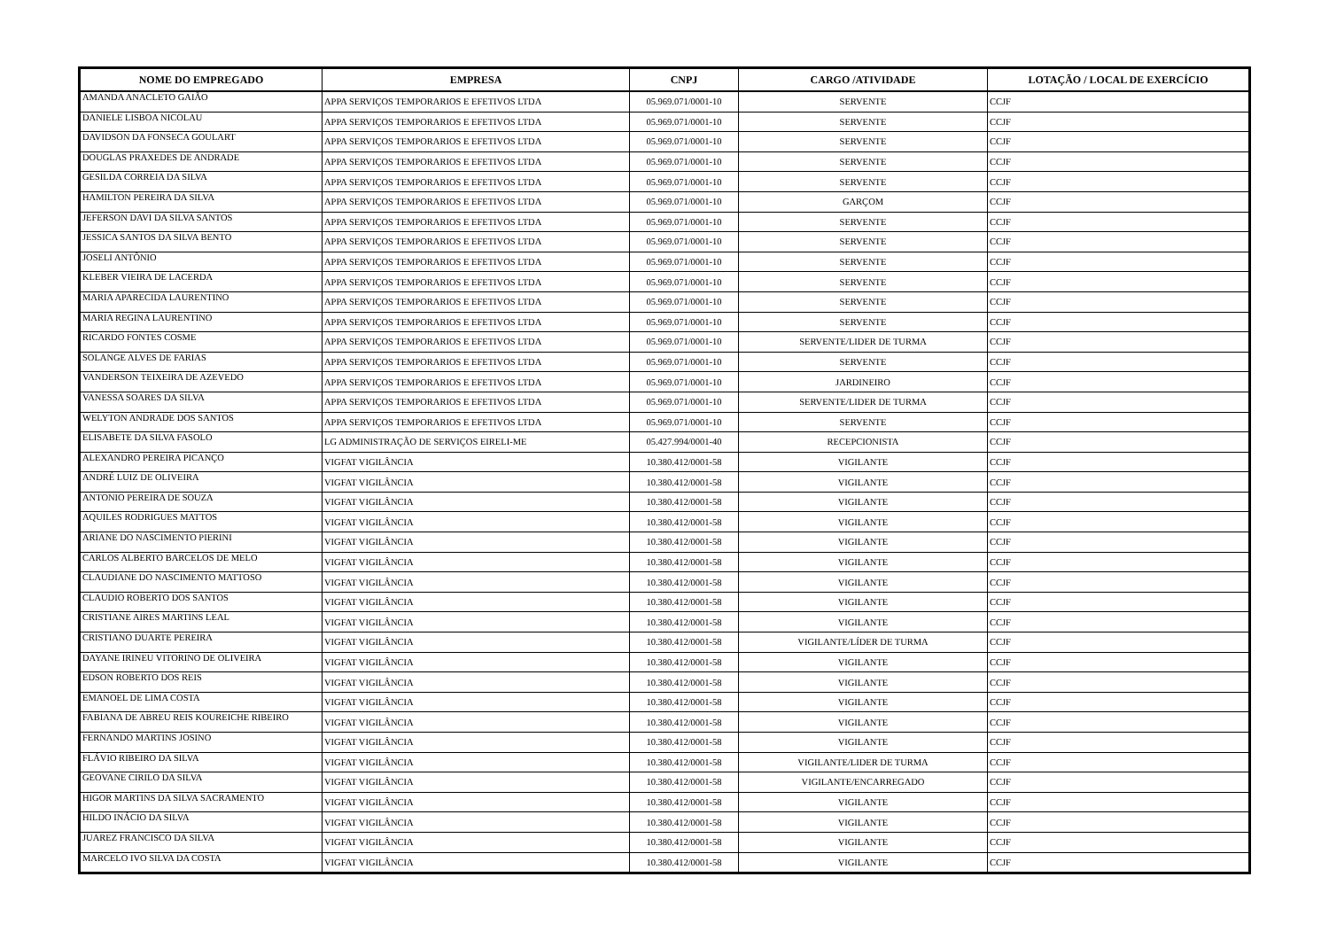| NOME DO EMPREGADO | EMPRESA | CNPJ | CARGO /ATIVIDADE | LOTAÇÃO / LOCAL DE EXERCÍCIO |
| --- | --- | --- | --- | --- |
| AMANDA ANACLETO GAIÃO | APPA SERVIÇOS TEMPORARIOS E EFETIVOS LTDA | 05.969.071/0001-10 | SERVENTE | CCJF |
| DANIELE LISBOA NICOLAU | APPA SERVIÇOS TEMPORARIOS E EFETIVOS LTDA | 05.969.071/0001-10 | SERVENTE | CCJF |
| DAVIDSON DA FONSECA GOULART | APPA SERVIÇOS TEMPORARIOS E EFETIVOS LTDA | 05.969.071/0001-10 | SERVENTE | CCJF |
| DOUGLAS PRAXEDES DE ANDRADE | APPA SERVIÇOS TEMPORARIOS E EFETIVOS LTDA | 05.969.071/0001-10 | SERVENTE | CCJF |
| GESILDA CORREIA DA SILVA | APPA SERVIÇOS TEMPORARIOS E EFETIVOS LTDA | 05.969.071/0001-10 | SERVENTE | CCJF |
| HAMILTON PEREIRA DA SILVA | APPA SERVIÇOS TEMPORARIOS E EFETIVOS LTDA | 05.969.071/0001-10 | GARÇOM | CCJF |
| JEFERSON DAVI DA SILVA SANTOS | APPA SERVIÇOS TEMPORARIOS E EFETIVOS LTDA | 05.969.071/0001-10 | SERVENTE | CCJF |
| JESSICA SANTOS DA SILVA BENTO | APPA SERVIÇOS TEMPORARIOS E EFETIVOS LTDA | 05.969.071/0001-10 | SERVENTE | CCJF |
| JOSELI ANTÔNIO | APPA SERVIÇOS TEMPORARIOS E EFETIVOS LTDA | 05.969.071/0001-10 | SERVENTE | CCJF |
| KLEBER VIEIRA DE LACERDA | APPA SERVIÇOS TEMPORARIOS E EFETIVOS LTDA | 05.969.071/0001-10 | SERVENTE | CCJF |
| MARIA APARECIDA LAURENTINO | APPA SERVIÇOS TEMPORARIOS E EFETIVOS LTDA | 05.969.071/0001-10 | SERVENTE | CCJF |
| MARIA REGINA LAURENTINO | APPA SERVIÇOS TEMPORARIOS E EFETIVOS LTDA | 05.969.071/0001-10 | SERVENTE | CCJF |
| RICARDO FONTES COSME | APPA SERVIÇOS TEMPORARIOS E EFETIVOS LTDA | 05.969.071/0001-10 | SERVENTE/LIDER DE TURMA | CCJF |
| SOLANGE ALVES DE FARIAS | APPA SERVIÇOS TEMPORARIOS E EFETIVOS LTDA | 05.969.071/0001-10 | SERVENTE | CCJF |
| VANDERSON TEIXEIRA DE AZEVEDO | APPA SERVIÇOS TEMPORARIOS E EFETIVOS LTDA | 05.969.071/0001-10 | JARDINEIRO | CCJF |
| VANESSA SOARES DA SILVA | APPA SERVIÇOS TEMPORARIOS E EFETIVOS LTDA | 05.969.071/0001-10 | SERVENTE/LIDER DE TURMA | CCJF |
| WELYTON ANDRADE DOS SANTOS | APPA SERVIÇOS TEMPORARIOS E EFETIVOS LTDA | 05.969.071/0001-10 | SERVENTE | CCJF |
| ELISABETE DA SILVA FASOLO | LG ADMINISTRAÇÃO DE SERVIÇOS EIRELI-ME | 05.427.994/0001-40 | RECEPCIONISTA | CCJF |
| ALEXANDRO PEREIRA PICANÇO | VIGFAT VIGILÂNCIA | 10.380.412/0001-58 | VIGILANTE | CCJF |
| ANDRÉ LUIZ DE OLIVEIRA | VIGFAT VIGILÂNCIA | 10.380.412/0001-58 | VIGILANTE | CCJF |
| ANTONIO PEREIRA DE SOUZA | VIGFAT VIGILÂNCIA | 10.380.412/0001-58 | VIGILANTE | CCJF |
| AQUILES RODRIGUES MATTOS | VIGFAT VIGILÂNCIA | 10.380.412/0001-58 | VIGILANTE | CCJF |
| ARIANE DO NASCIMENTO PIERINI | VIGFAT VIGILÂNCIA | 10.380.412/0001-58 | VIGILANTE | CCJF |
| CARLOS ALBERTO BARCELOS DE MELO | VIGFAT VIGILÂNCIA | 10.380.412/0001-58 | VIGILANTE | CCJF |
| CLAUDIANE DO NASCIMENTO MATTOSO | VIGFAT VIGILÂNCIA | 10.380.412/0001-58 | VIGILANTE | CCJF |
| CLAUDIO ROBERTO DOS SANTOS | VIGFAT VIGILÂNCIA | 10.380.412/0001-58 | VIGILANTE | CCJF |
| CRISTIANE AIRES MARTINS LEAL | VIGFAT VIGILÂNCIA | 10.380.412/0001-58 | VIGILANTE | CCJF |
| CRISTIANO DUARTE PEREIRA | VIGFAT VIGILÂNCIA | 10.380.412/0001-58 | VIGILANTE/LÍDER DE TURMA | CCJF |
| DAYANE IRINEU VITORINO DE OLIVEIRA | VIGFAT VIGILÂNCIA | 10.380.412/0001-58 | VIGILANTE | CCJF |
| EDSON ROBERTO DOS REIS | VIGFAT VIGILÂNCIA | 10.380.412/0001-58 | VIGILANTE | CCJF |
| EMANOEL DE LIMA COSTA | VIGFAT VIGILÂNCIA | 10.380.412/0001-58 | VIGILANTE | CCJF |
| FABIANA DE ABREU REIS KOUREICHE RIBEIRO | VIGFAT VIGILÂNCIA | 10.380.412/0001-58 | VIGILANTE | CCJF |
| FERNANDO MARTINS JOSINO | VIGFAT VIGILÂNCIA | 10.380.412/0001-58 | VIGILANTE | CCJF |
| FLÁVIO RIBEIRO DA SILVA | VIGFAT VIGILÂNCIA | 10.380.412/0001-58 | VIGILANTE/LIDER DE TURMA | CCJF |
| GEOVANE CIRILO DA SILVA | VIGFAT VIGILÂNCIA | 10.380.412/0001-58 | VIGILANTE/ENCARREGADO | CCJF |
| HIGOR MARTINS DA SILVA SACRAMENTO | VIGFAT VIGILÂNCIA | 10.380.412/0001-58 | VIGILANTE | CCJF |
| HILDO INÁCIO DA SILVA | VIGFAT VIGILÂNCIA | 10.380.412/0001-58 | VIGILANTE | CCJF |
| JUAREZ FRANCISCO DA SILVA | VIGFAT VIGILÂNCIA | 10.380.412/0001-58 | VIGILANTE | CCJF |
| MARCELO IVO SILVA DA COSTA | VIGFAT VIGILÂNCIA | 10.380.412/0001-58 | VIGILANTE | CCJF |